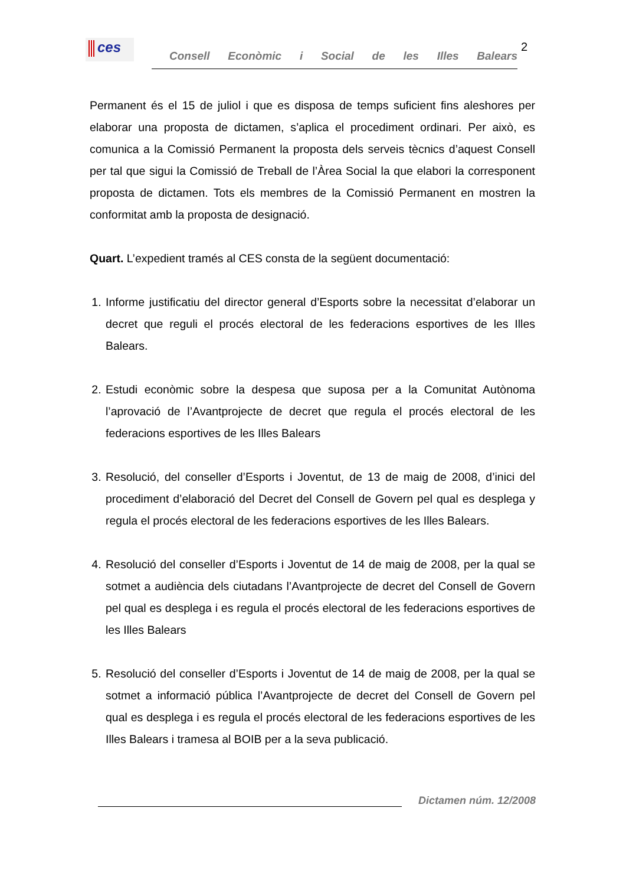ces
Consell Econòmic i Social de les Illes Balears
2
Permanent és el 15 de juliol i que es disposa de temps suficient fins aleshores per elaborar una proposta de dictamen, s’aplica el procediment ordinari. Per això, es comunica a la Comissió Permanent la proposta dels serveis tècnics d’aquest Consell per tal que sigui la Comissió de Treball de l’Àrea Social la que elabori la corresponent proposta de dictamen. Tots els membres de la Comissió Permanent en mostren la conformitat amb la proposta de designació.
Quart. L’expedient tramés al CES consta de la següent documentació:
1. Informe justificatiu del director general d’Esports sobre la necessitat d’elaborar un decret que reguli el procés electoral de les federacions esportives de les Illes Balears.
2. Estudi econòmic sobre la despesa que suposa per a la Comunitat Autònoma l’aprovació de l’Avantprojecte de decret que regula el procés electoral de les federacions esportives de les Illes Balears
3. Resolució, del conseller d’Esports i Joventut, de 13 de maig de 2008, d’inici del procediment d’elaboració del Decret del Consell de Govern pel qual es desplega y regula el procés electoral de les federacions esportives de les Illes Balears.
4. Resolució del conseller d’Esports i Joventut de 14 de maig de 2008, per la qual se sotmet a audiència dels ciutadans l’Avantprojecte de decret del Consell de Govern pel qual es desplega i es regula el procés electoral de les federacions esportives de les Illes Balears
5. Resolució del conseller d’Esports i Joventut de 14 de maig de 2008, per la qual se sotmet a informació pública l’Avantprojecte de decret del Consell de Govern pel qual es desplega i es regula el procés electoral de les federacions esportives de les Illes Balears i tramesa al BOIB per a la seva publicació.
Dictamen núm. 12/2008